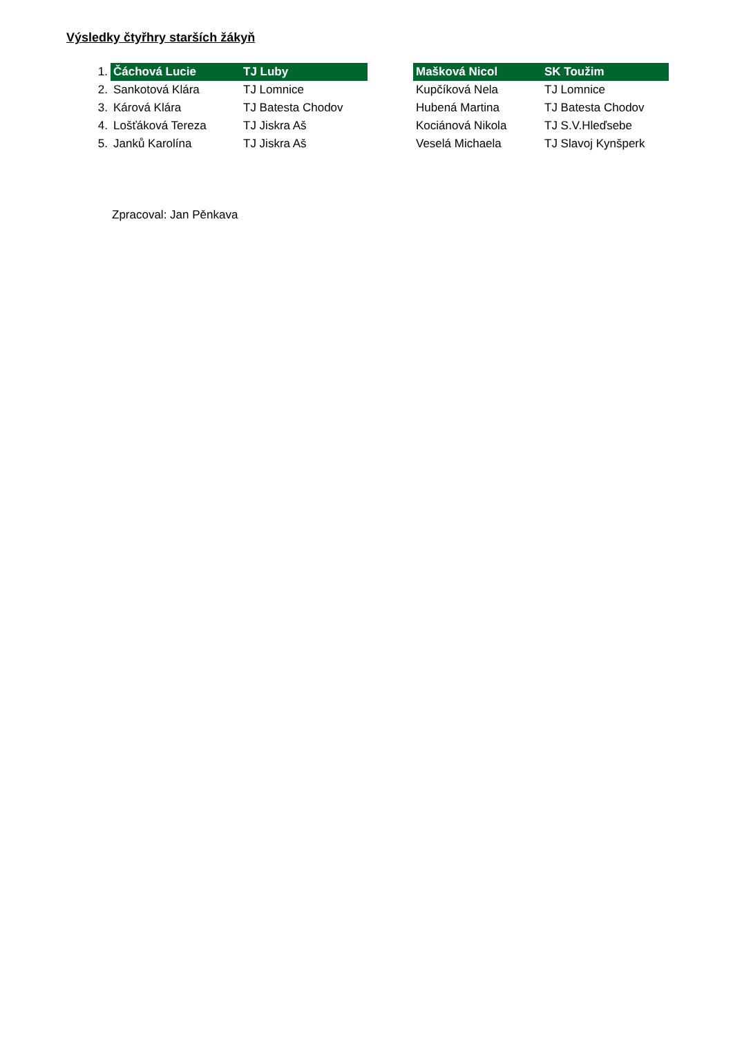Výsledky čtyřhry starších žákyň
| 1. | Čáchová Lucie | TJ Luby | | Mašková Nicol | SK Toužim |
| 2. | Sankotová Klára | TJ Lomnice | | Kupčíková Nela | TJ Lomnice |
| 3. | Kárová Klára | TJ Batesta Chodov | | Hubená Martina | TJ Batesta Chodov |
| 4. | Lošťáková Tereza | TJ Jiskra Aš | | Kociánová Nikola | TJ S.V.Hleďsebe |
| 5. | Janků Karolína | TJ Jiskra Aš | | Veselá Michaela | TJ Slavoj Kynšperk |
Zpracoval: Jan Pěnkava